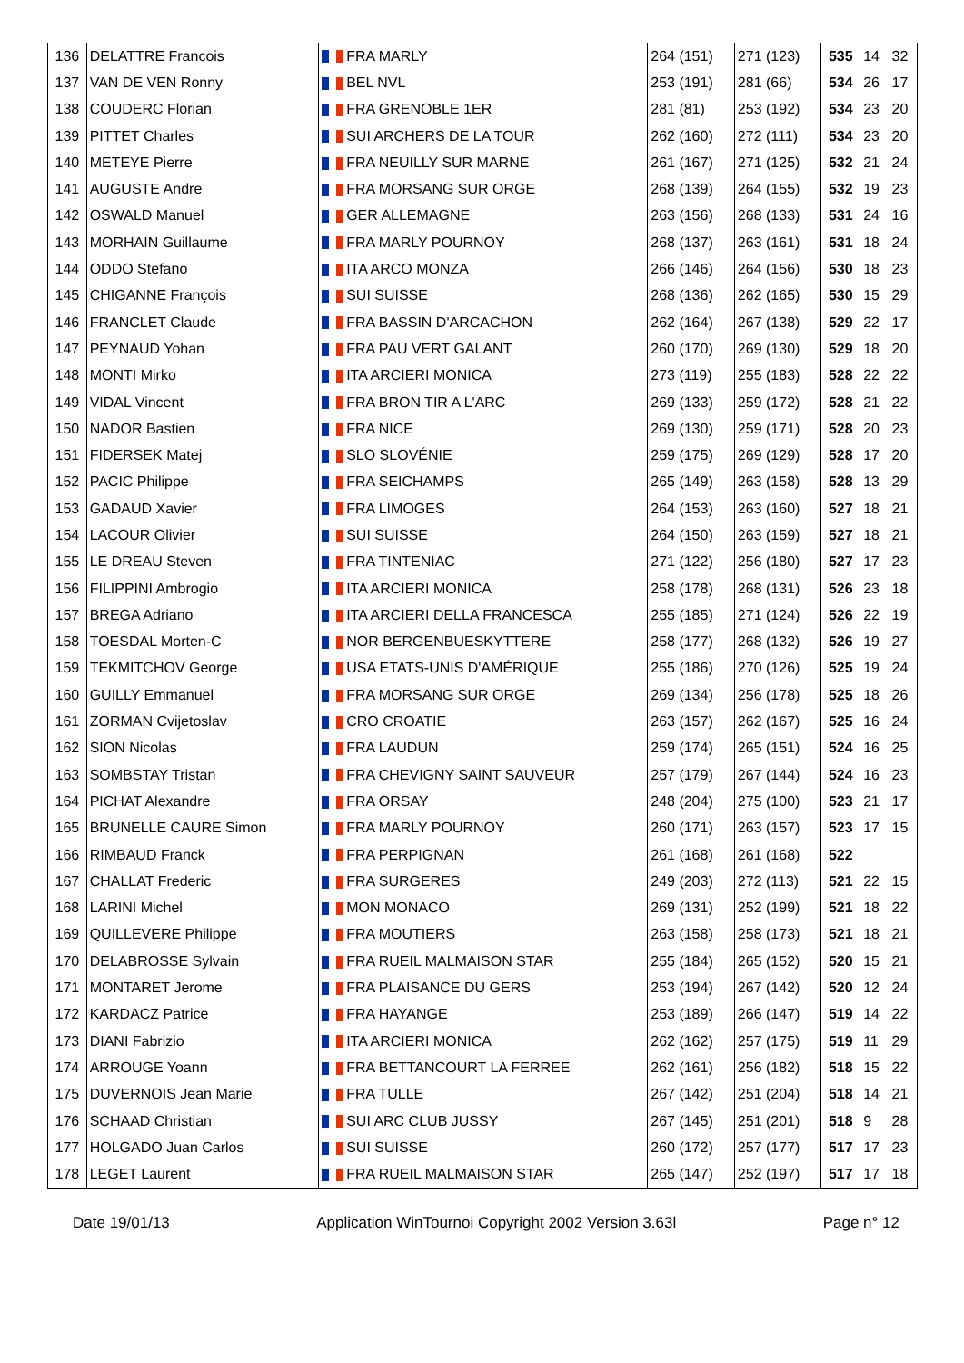| 136 | DELATTRE Francois | FRA MARLY | 264 (151) | 271 (123) | 535 | 14 | 32 |
| 137 | VAN DE VEN Ronny | BEL NVL | 253 (191) | 281 (66) | 534 | 26 | 17 |
| 138 | COUDERC Florian | FRA GRENOBLE 1ER | 281 (81) | 253 (192) | 534 | 23 | 20 |
| 139 | PITTET Charles | SUI ARCHERS DE LA TOUR | 262 (160) | 272 (111) | 534 | 23 | 20 |
| 140 | METEYE Pierre | FRA NEUILLY SUR MARNE | 261 (167) | 271 (125) | 532 | 21 | 24 |
| 141 | AUGUSTE Andre | FRA MORSANG SUR ORGE | 268 (139) | 264 (155) | 532 | 19 | 23 |
| 142 | OSWALD Manuel | GER ALLEMAGNE | 263 (156) | 268 (133) | 531 | 24 | 16 |
| 143 | MORHAIN Guillaume | FRA MARLY POURNOY | 268 (137) | 263 (161) | 531 | 18 | 24 |
| 144 | ODDO Stefano | ITA ARCO MONZA | 266 (146) | 264 (156) | 530 | 18 | 23 |
| 145 | CHIGANNE François | SUI SUISSE | 268 (136) | 262 (165) | 530 | 15 | 29 |
| 146 | FRANCLET Claude | FRA BASSIN D'ARCACHON | 262 (164) | 267 (138) | 529 | 22 | 17 |
| 147 | PEYNAUD Yohan | FRA PAU VERT GALANT | 260 (170) | 269 (130) | 529 | 18 | 20 |
| 148 | MONTI Mirko | ITA ARCIERI MONICA | 273 (119) | 255 (183) | 528 | 22 | 22 |
| 149 | VIDAL Vincent | FRA BRON TIR A L'ARC | 269 (133) | 259 (172) | 528 | 21 | 22 |
| 150 | NADOR Bastien | FRA NICE | 269 (130) | 259 (171) | 528 | 20 | 23 |
| 151 | FIDERSEK Matej | SLO SLOVÉNIE | 259 (175) | 269 (129) | 528 | 17 | 20 |
| 152 | PACIC Philippe | FRA SEICHAMPS | 265 (149) | 263 (158) | 528 | 13 | 29 |
| 153 | GADAUD Xavier | FRA LIMOGES | 264 (153) | 263 (160) | 527 | 18 | 21 |
| 154 | LACOUR Olivier | SUI SUISSE | 264 (150) | 263 (159) | 527 | 18 | 21 |
| 155 | LE DREAU Steven | FRA TINTENIAC | 271 (122) | 256 (180) | 527 | 17 | 23 |
| 156 | FILIPPINI Ambrogio | ITA ARCIERI MONICA | 258 (178) | 268 (131) | 526 | 23 | 18 |
| 157 | BREGA Adriano | ITA ARCIERI DELLA FRANCESCA | 255 (185) | 271 (124) | 526 | 22 | 19 |
| 158 | TOESDAL Morten-C | NOR BERGENBUESKYTTERE | 258 (177) | 268 (132) | 526 | 19 | 27 |
| 159 | TEKMITCHOV George | USA ETATS-UNIS D'AMÉRIQUE | 255 (186) | 270 (126) | 525 | 19 | 24 |
| 160 | GUILLY Emmanuel | FRA MORSANG SUR ORGE | 269 (134) | 256 (178) | 525 | 18 | 26 |
| 161 | ZORMAN Cvijetoslav | CRO CROATIE | 263 (157) | 262 (167) | 525 | 16 | 24 |
| 162 | SION Nicolas | FRA LAUDUN | 259 (174) | 265 (151) | 524 | 16 | 25 |
| 163 | SOMBSTAY Tristan | FRA CHEVIGNY SAINT SAUVEUR | 257 (179) | 267 (144) | 524 | 16 | 23 |
| 164 | PICHAT Alexandre | FRA ORSAY | 248 (204) | 275 (100) | 523 | 21 | 17 |
| 165 | BRUNELLE CAURE Simon | FRA MARLY POURNOY | 260 (171) | 263 (157) | 523 | 17 | 15 |
| 166 | RIMBAUD Franck | FRA PERPIGNAN | 261 (168) | 261 (168) | 522 | | |
| 167 | CHALLAT Frederic | FRA SURGERES | 249 (203) | 272 (113) | 521 | 22 | 15 |
| 168 | LARINI Michel | MON MONACO | 269 (131) | 252 (199) | 521 | 18 | 22 |
| 169 | QUILLEVERE Philippe | FRA MOUTIERS | 263 (158) | 258 (173) | 521 | 18 | 21 |
| 170 | DELABROSSE Sylvain | FRA RUEIL MALMAISON STAR | 255 (184) | 265 (152) | 520 | 15 | 21 |
| 171 | MONTARET Jerome | FRA PLAISANCE DU GERS | 253 (194) | 267 (142) | 520 | 12 | 24 |
| 172 | KARDACZ Patrice | FRA HAYANGE | 253 (189) | 266 (147) | 519 | 14 | 22 |
| 173 | DIANI Fabrizio | ITA ARCIERI MONICA | 262 (162) | 257 (175) | 519 | 11 | 29 |
| 174 | ARROUGE Yoann | FRA BETTANCOURT LA FERREE | 262 (161) | 256 (182) | 518 | 15 | 22 |
| 175 | DUVERNOIS Jean Marie | FRA TULLE | 267 (142) | 251 (204) | 518 | 14 | 21 |
| 176 | SCHAAD Christian | SUI ARC CLUB JUSSY | 267 (145) | 251 (201) | 518 | 9 | 28 |
| 177 | HOLGADO Juan Carlos | SUI SUISSE | 260 (172) | 257 (177) | 517 | 17 | 23 |
| 178 | LEGET Laurent | FRA RUEIL MALMAISON STAR | 265 (147) | 252 (197) | 517 | 17 | 18 |
Date 19/01/13 Application WinTournoi Copyright 2002 Version 3.63l Page n° 12